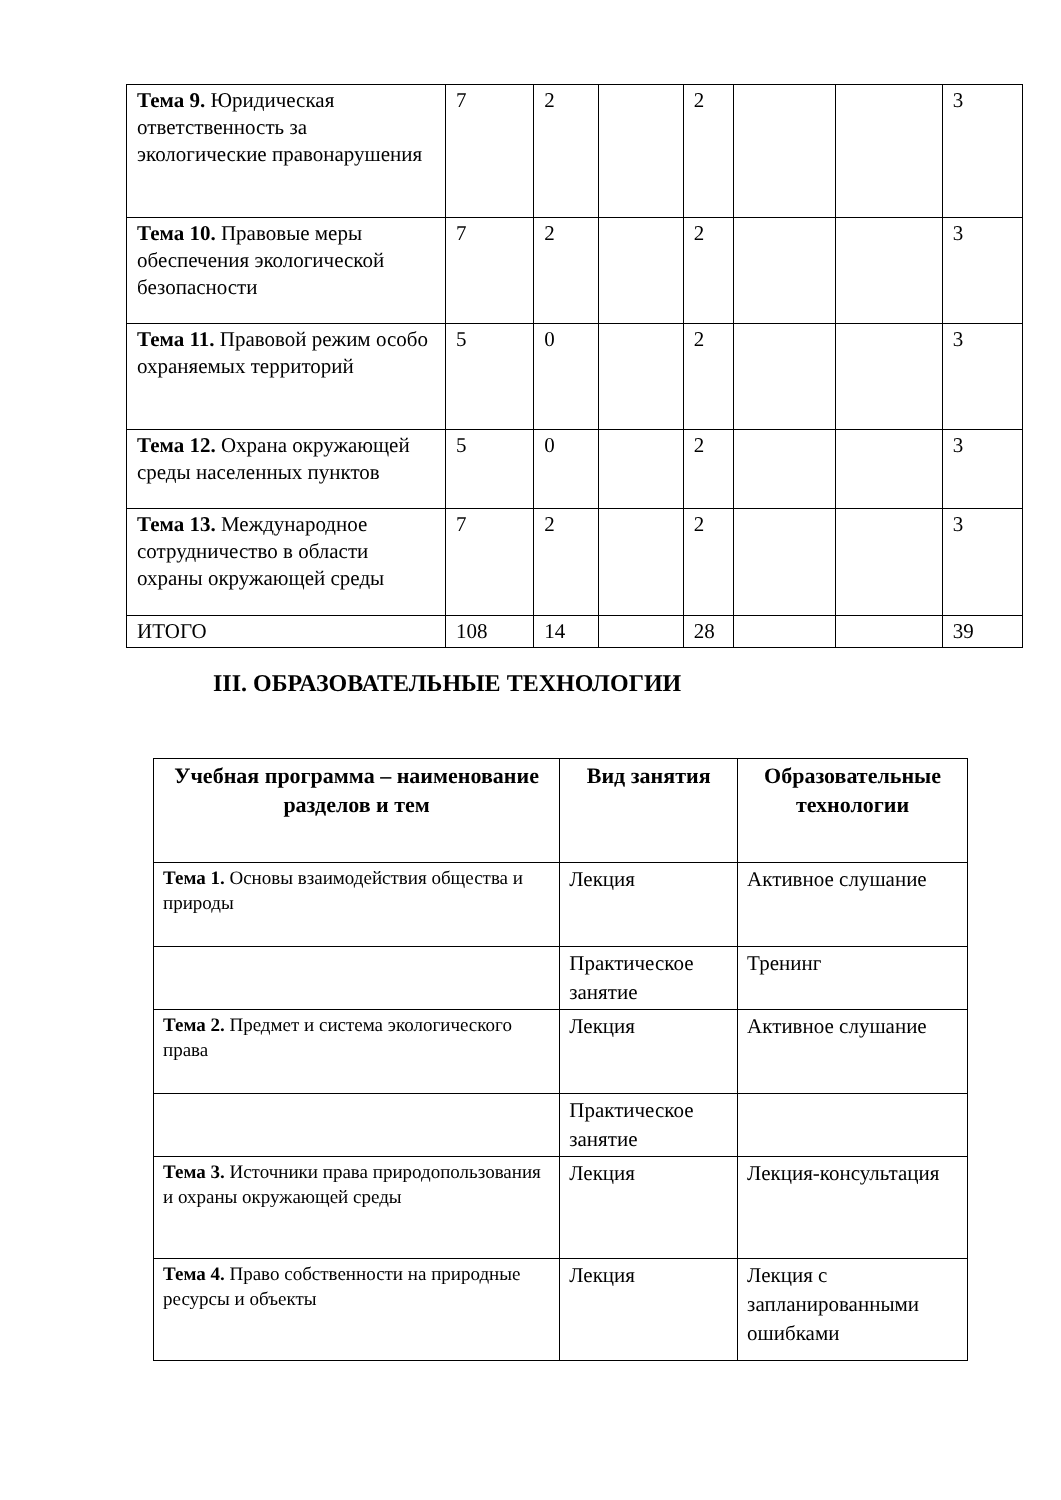| Тема 9. Юридическая ответственность за экологические правонарушения | 7 | 2 | | 2 | | | 3 |
| Тема 10. Правовые меры обеспечения экологической безопасности | 7 | 2 | | 2 | | | 3 |
| Тема 11. Правовой режим особо охраняемых территорий | 5 | 0 | | 2 | | | 3 |
| Тема 12. Охрана окружающей среды населенных пунктов | 5 | 0 | | 2 | | | 3 |
| Тема 13. Международное сотрудничество в области охраны окружающей среды | 7 | 2 | | 2 | | | 3 |
| ИТОГО | 108 | 14 | | 28 | | | 39 |
III. ОБРАЗОВАТЕЛЬНЫЕ ТЕХНОЛОГИИ
| Учебная программа – наименование разделов и тем | Вид занятия | Образовательные технологии |
| --- | --- | --- |
| Тема 1. Основы взаимодействия общества и природы | Лекция | Активное слушание |
| | Практическое занятие | Тренинг |
| Тема 2. Предмет и система экологического права | Лекция | Активное слушание |
| | Практическое занятие | |
| Тема 3. Источники права природопользования и охраны окружающей среды | Лекция | Лекция-консультация |
| Тема 4. Право собственности на природные ресурсы и объекты | Лекция | Лекция с запланированными ошибками |